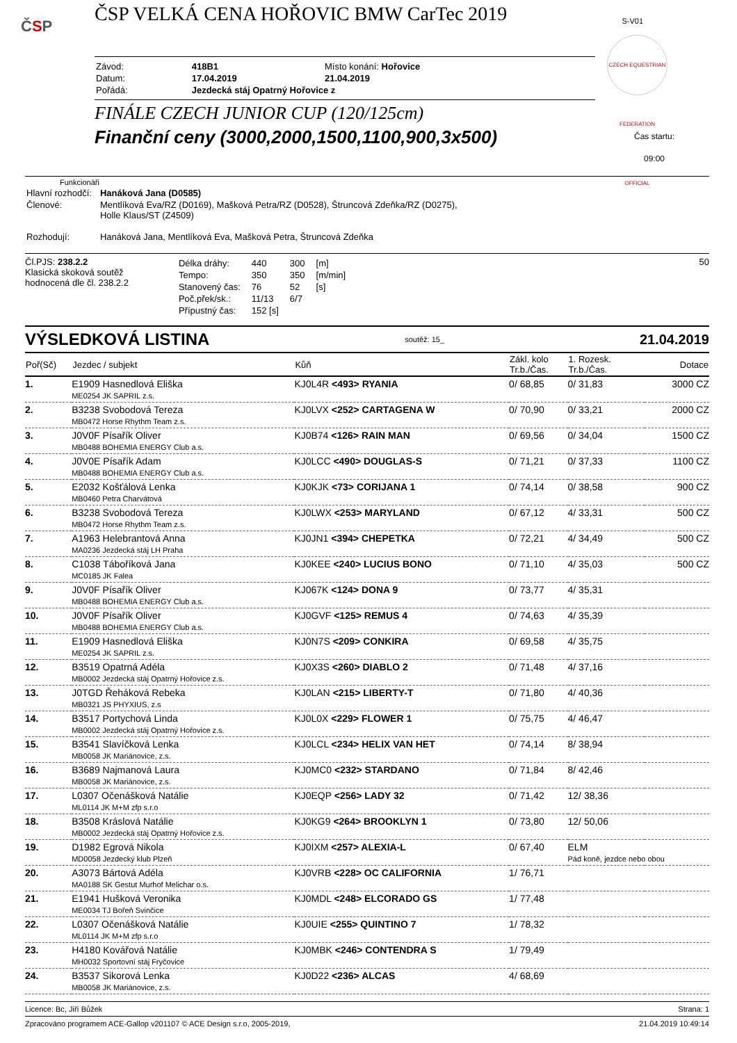ČSP
ČSP VELKÁ CENA HOŘOVIC BMW CarTec 2019
S-V01
CZECH EQUESTRIAN FEDERATION OFFICIAL
| Závod: | 418B1 | Místo konání: Hořovice |
| Datum: | 17.04.2019 | 21.04.2019 |
| Pořádá: | Jezdecká stáj Opatrný Hořovice z | |
FINÁLE CZECH JUNIOR CUP (120/125cm)
Finanční ceny (3000,2000,1500,1100,900,3x500)
Čas startu:
09:00
Funkcionáři
| Hlavní rozhodčí: | Hanáková Jana (D0585) |
| Členové: | Mentlíková Eva/RZ (D0169), Mašková Petra/RZ (D0528), Štruncová Zdeňka/RZ (D0275), Holle Klaus/ST (Z4509) |
| Rozhodují: | Hanáková Jana, Mentlíková Eva, Mašková Petra, Štruncová Zdeňka |
Čl.PJS: 238.2.2
Klasická skoková soutěž
hodnocená dle čl. 238.2.2
| Délka dráhy: | 440 | 300 | [m] |
| Tempo: | 350 | 350 | [m/min] |
| Stanovený čas: | 76 | 52 | [s] |
| Poč.přek/sk.: | 11/13 | 6/7 | |
| Přípustný čas: | 152 [s] | | |
50
VÝSLEDKOVÁ LISTINA soutěž: 15_ 21.04.2019
| Poř(Sč) | Jezdec / subjekt | Kůň | Zákl. kolo Tr.b./Čas. | 1. Rozesk. Tr.b./Čas. | Dotace |
| --- | --- | --- | --- | --- | --- |
| 1. | E1909 Hasnedlová Eliška ME0254 JK SAPRIL z.s. | KJ0L4R <493> RYANIA | 0/ 68,85 | 0/ 31,83 | 3000 CZ |
| 2. | B3238 Svobodová Tereza MB0472 Horse Rhythm Team z.s. | KJ0LVX <252> CARTAGENA W | 0/ 70,90 | 0/ 33,21 | 2000 CZ |
| 3. | J0V0F Písařík Oliver MB0488 BOHEMIA ENERGY Club a.s. | KJ0B74 <126> RAIN MAN | 0/ 69,56 | 0/ 34,04 | 1500 CZ |
| 4. | J0V0E Písařík Adam MB0488 BOHEMIA ENERGY Club a.s. | KJ0LCC <490> DOUGLAS-S | 0/ 71,21 | 0/ 37,33 | 1100 CZ |
| 5. | E2032 Košťálová Lenka MB0460 Petra Charvátová | KJ0KJK <73> CORIJANA 1 | 0/ 74,14 | 0/ 38,58 | 900 CZ |
| 6. | B3238 Svobodová Tereza MB0472 Horse Rhythm Team z.s. | KJ0LWX <253> MARYLAND | 0/ 67,12 | 4/ 33,31 | 500 CZ |
| 7. | A1963 Helebrantová Anna MA0236 Jezdecká stáj LH Praha | KJ0JN1 <394> CHEPETKA | 0/ 72,21 | 4/ 34,49 | 500 CZ |
| 8. | C1038 Táboříková Jana MC0185 JK Falea | KJ0KEE <240> LUCIUS BONO | 0/ 71,10 | 4/ 35,03 | 500 CZ |
| 9. | J0V0F Písařík Oliver MB0488 BOHEMIA ENERGY Club a.s. | KJ067K <124> DONA 9 | 0/ 73,77 | 4/ 35,31 | |
| 10. | J0V0F Písařík Oliver MB0488 BOHEMIA ENERGY Club a.s. | KJ0GVF <125> REMUS 4 | 0/ 74,63 | 4/ 35,39 | |
| 11. | E1909 Hasnedlová Eliška ME0254 JK SAPRIL z.s. | KJ0N7S <209> CONKIRA | 0/ 69,58 | 4/ 35,75 | |
| 12. | B3519 Opatrná Adéla MB0002 Jezdecká stáj Opatrný Hořovice z.s. | KJ0X3S <260> DIABLO 2 | 0/ 71,48 | 4/ 37,16 | |
| 13. | J0TGD Řeháková Rebeka MB0321 JS PHYXIUS, z.s | KJ0LAN <215> LIBERTY-T | 0/ 71,80 | 4/ 40,36 | |
| 14. | B3517 Portychová Linda MB0002 Jezdecká stáj Opatrný Hořovice z.s. | KJ0L0X <229> FLOWER 1 | 0/ 75,75 | 4/ 46,47 | |
| 15. | B3541 Slavíčková Lenka MB0058 JK Mariánovice, z.s. | KJ0LCL <234> HELIX VAN HET | 0/ 74,14 | 8/ 38,94 | |
| 16. | B3689 Najmanová Laura MB0058 JK Mariánovice, z.s. | KJ0MC0 <232> STARDANO | 0/ 71,84 | 8/ 42,46 | |
| 17. | L0307 Očenášková Natálie ML0114 JK M+M zfp s.r.o | KJ0EQP <256> LADY 32 | 0/ 71,42 | 12/ 38,36 | |
| 18. | B3508 Kráslová Natálie MB0002 Jezdecká stáj Opatrný Hořovice z.s. | KJ0KG9 <264> BROOKLYN 1 | 0/ 73,80 | 12/ 50,06 | |
| 19. | D1982 Egrová Nikola MD0058 Jezdecký klub Plzeň | KJ0IXM <257> ALEXIA-L | 0/ 67,40 | ELM Pád koně, jezdce nebo obou | |
| 20. | A3073 Bártová Adéla MA0188 SK Gestut Murhof Melichar o.s. | KJ0VRB <228> OC CALIFORNIA | 1/ 76,71 | | |
| 21. | E1941 Hušková Veronika ME0034 TJ Bořeň Svinčice | KJ0MDL <248> ELCORADO GS | 1/ 77,48 | | |
| 22. | L0307 Očenášková Natálie ML0114 JK M+M zfp s.r.o | KJ0UIE <255> QUINTINO 7 | 1/ 78,32 | | |
| 23. | H4180 Kovářová Natálie MH0032 Sportovní stáj Fryčovice | KJ0MBK <246> CONTENDRA S | 1/ 79,49 | | |
| 24. | B3537 Sikorová Lenka MB0058 JK Mariánovice, z.s. | KJ0D22 <236> ALCAS | 4/ 68,69 | | |
Licence: Bc, Jiří Bůžek Strana: 1
Zpracováno programem ACE-Gallop v201107 © ACE Design s.r.o, 2005-2019, 21.04.2019 10:49:14